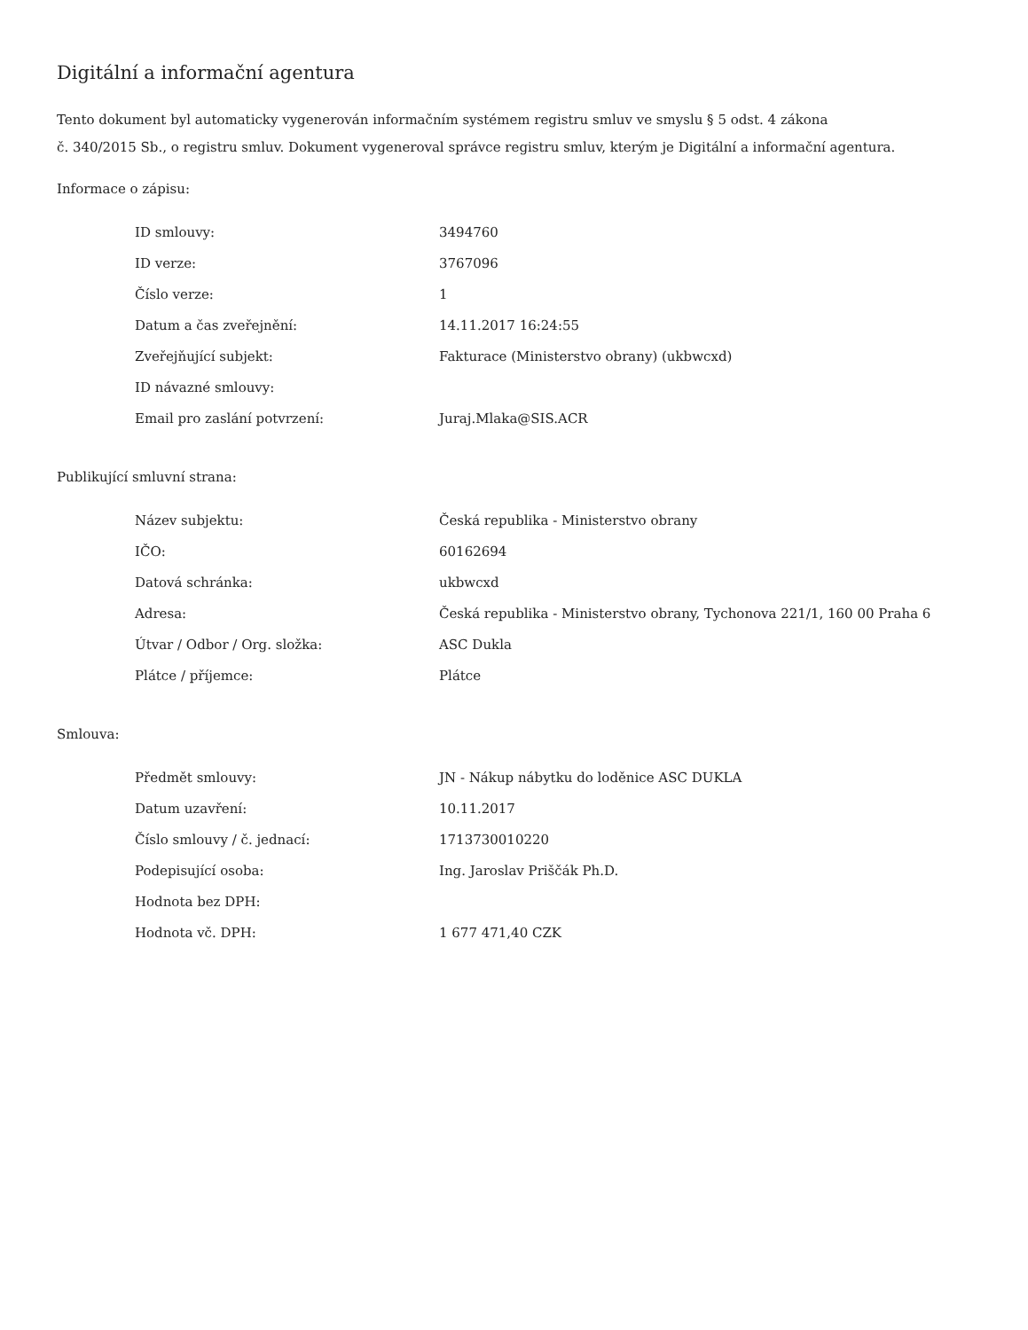Digitální a informační agentura
Tento dokument byl automaticky vygenerován informačním systémem registru smluv ve smyslu § 5 odst. 4 zákona
č. 340/2015 Sb., o registru smluv. Dokument vygeneroval správce registru smluv, kterým je Digitální a informační agentura.
Informace o zápisu:
| ID smlouvy: | 3494760 |
| ID verze: | 3767096 |
| Číslo verze: | 1 |
| Datum a čas zveřejnění: | 14.11.2017 16:24:55 |
| Zveřejňující subjekt: | Fakturace (Ministerstvo obrany) (ukbwcxd) |
| ID návazné smlouvy: | |
| Email pro zaslání potvrzení: | Juraj.Mlaka@SIS.ACR |
Publikující smluvní strana:
| Název subjektu: | Česká republika - Ministerstvo obrany |
| IČO: | 60162694 |
| Datová schránka: | ukbwcxd |
| Adresa: | Česká republika - Ministerstvo obrany, Tychonova 221/1, 160 00 Praha 6 |
| Útvar / Odbor / Org. složka: | ASC Dukla |
| Plátce / příjemce: | Plátce |
Smlouva:
| Předmět smlouvy: | JN - Nákup nábytku do loděnice ASC DUKLA |
| Datum uzavření: | 10.11.2017 |
| Číslo smlouvy / č. jednací: | 1713730010220 |
| Podepisující osoba: | Ing. Jaroslav Priščák Ph.D. |
| Hodnota bez DPH: | |
| Hodnota vč. DPH: | 1 677 471,40 CZK |